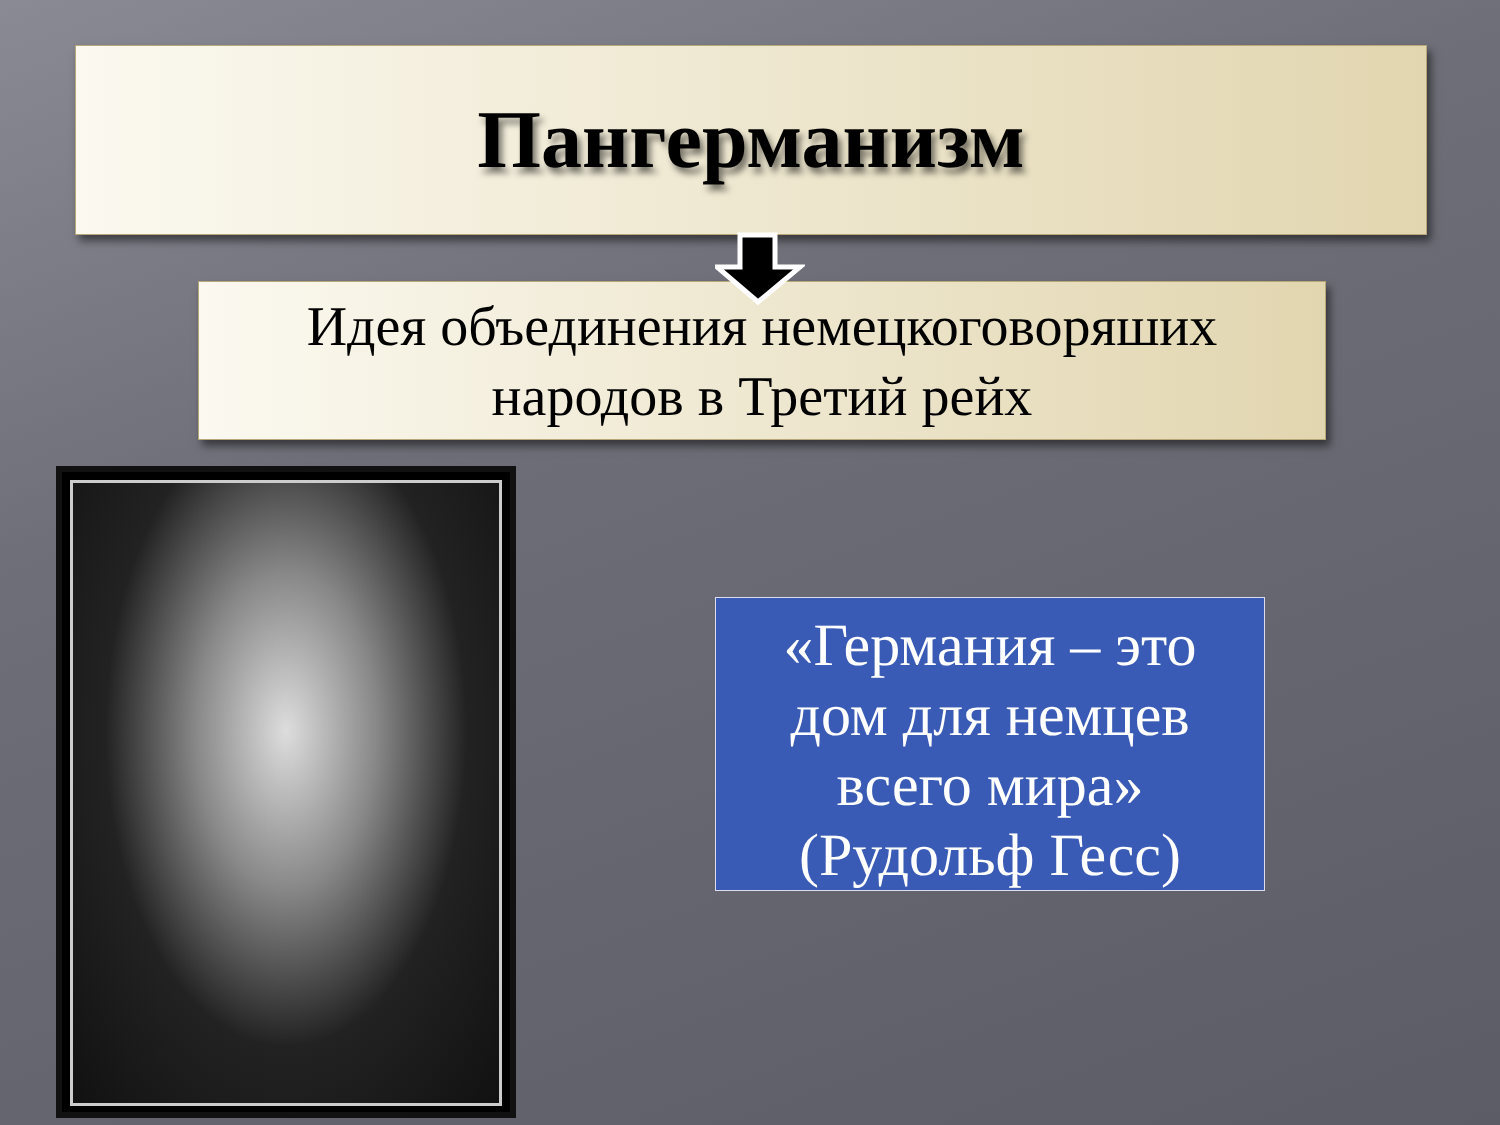Пангерманизм
Идея объединения немецкоговоряших
народов в Третий рейх
«Германия – это
дом для немцев
всего мира»
(Рудольф Гесс)